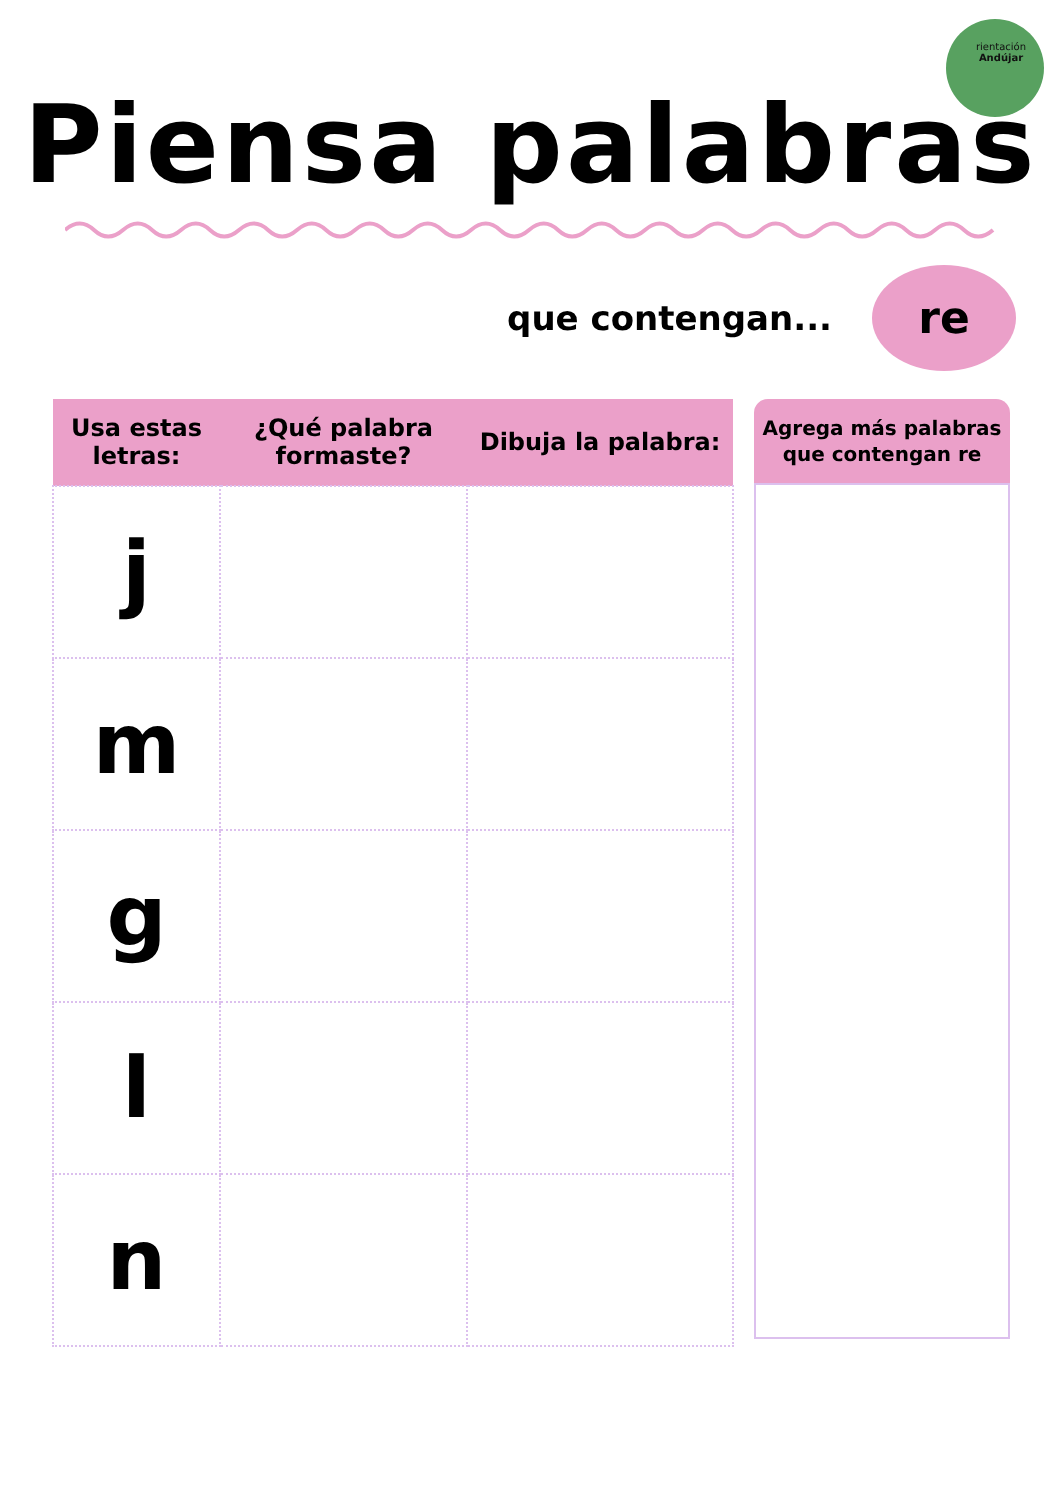rientación
Andújar
Piensa palabras
que contengan...
re
| Usa estas letras: | ¿Qué palabra formaste? | Dibuja la palabra: |
| --- | --- | --- |
| j | | |
| m | | |
| g | | |
| l | | |
| n | | |
Agrega más palabras que contengan re